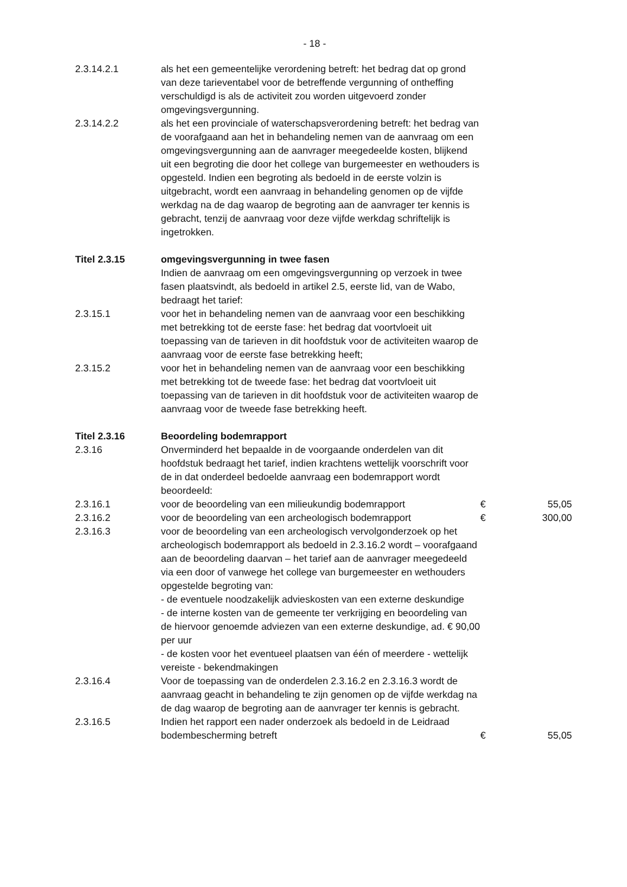- 18 -
| 2.3.14.2.1 | als het een gemeentelijke verordening betreft: het bedrag dat op grond van deze tarieventabel voor de betreffende vergunning of ontheffing verschuldigd is als de activiteit zou worden uitgevoerd zonder omgevingsvergunning. | | |
| 2.3.14.2.2 | als het een provinciale of waterschapsverordening betreft: het bedrag van de voorafgaand aan het in behandeling nemen van de aanvraag om een omgevingsvergunning aan de aanvrager meegedeelde kosten, blijkend uit een begroting die door het college van burgemeester en wethouders is opgesteld. Indien een begroting als bedoeld in de eerste volzin is uitgebracht, wordt een aanvraag in behandeling genomen op de vijfde werkdag na de dag waarop de begroting aan de aanvrager ter kennis is gebracht, tenzij de aanvraag voor deze vijfde werkdag schriftelijk is ingetrokken. | | |
| Titel 2.3.15 | omgevingsvergunning in twee fasen Indien de aanvraag om een omgevingsvergunning op verzoek in twee fasen plaatsvindt, als bedoeld in artikel 2.5, eerste lid, van de Wabo, bedraagt het tarief: | | |
| 2.3.15.1 | voor het in behandeling nemen van de aanvraag voor een beschikking met betrekking tot de eerste fase: het bedrag dat voortvloeit uit toepassing van de tarieven in dit hoofdstuk voor de activiteiten waarop de aanvraag voor de eerste fase betrekking heeft; | | |
| 2.3.15.2 | voor het in behandeling nemen van de aanvraag voor een beschikking met betrekking tot de tweede fase: het bedrag dat voortvloeit uit toepassing van de tarieven in dit hoofdstuk voor de activiteiten waarop de aanvraag voor de tweede fase betrekking heeft. | | |
| Titel 2.3.16 | Beoordeling bodemrapport | | |
| 2.3.16 | Onverminderd het bepaalde in de voorgaande onderdelen van dit hoofdstuk bedraagt het tarief, indien krachtens wettelijk voorschrift voor de in dat onderdeel bedoelde aanvraag een bodemrapport wordt beoordeeld: | | |
| 2.3.16.1 | voor de beoordeling van een milieukundig bodemrapport | € | 55,05 |
| 2.3.16.2 | voor de beoordeling van een archeologisch bodemrapport | € | 300,00 |
| 2.3.16.3 | voor de beoordeling van een archeologisch vervolgonderzoek op het archeologisch bodemrapport als bedoeld in 2.3.16.2 wordt – voorafgaand aan de beoordeling daarvan – het tarief aan de aanvrager meegedeeld via een door of vanwege het college van burgemeester en wethouders opgestelde begroting van: - de eventuele noodzakelijk advieskosten van een externe deskundige - de interne kosten van de gemeente ter verkrijging en beoordeling van de hiervoor genoemde adviezen van een externe deskundige, ad. € 90,00 per uur - de kosten voor het eventueel plaatsen van één of meerdere - wettelijk vereiste - bekendmakingen | | |
| 2.3.16.4 | Voor de toepassing van de onderdelen 2.3.16.2 en 2.3.16.3 wordt de aanvraag geacht in behandeling te zijn genomen op de vijfde werkdag na de dag waarop de begroting aan de aanvrager ter kennis is gebracht. | | |
| 2.3.16.5 | Indien het rapport een nader onderzoek als bedoeld in de Leidraad bodembescherming betreft | € | 55,05 |